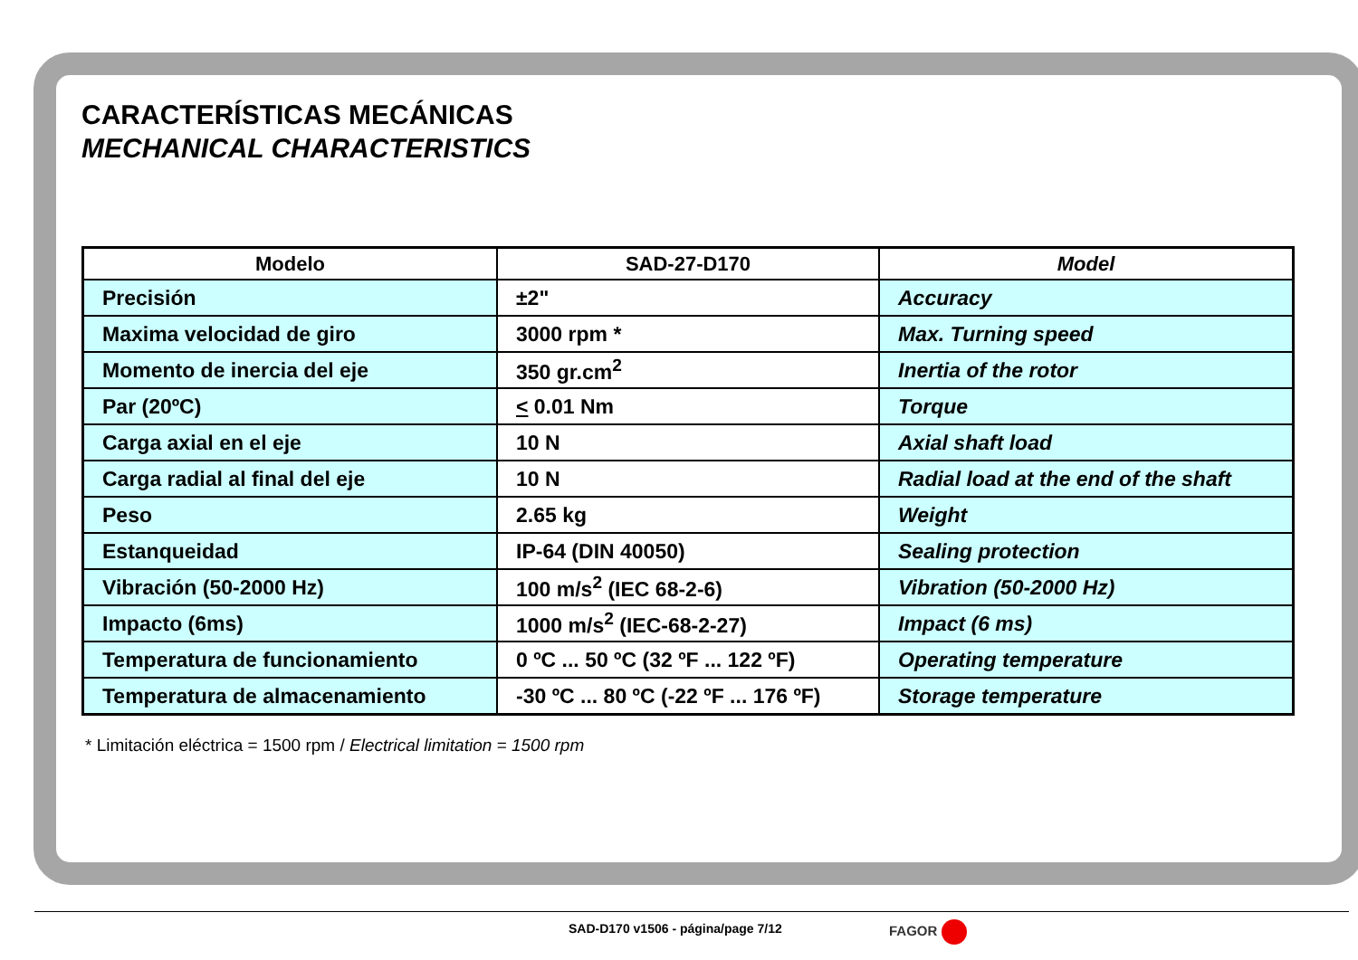CARACTERÍSTICAS MECÁNICAS
MECHANICAL CHARACTERISTICS
| Modelo | SAD-27-D170 | Model |
| --- | --- | --- |
| Precisión | ±2" | Accuracy |
| Maxima velocidad de giro | 3000 rpm * | Max. Turning speed |
| Momento de inercia del eje | 350 gr.cm<sup>2</sup> | Inertia of the rotor |
| Par (20ºC) | < 0.01 Nm | Torque |
| Carga axial en el eje | 10 N | Axial shaft load |
| Carga radial al final del eje | 10 N | Radial load at the end of the shaft |
| Peso | 2.65 kg | Weight |
| Estanqueidad | IP-64 (DIN 40050) | Sealing protection |
| Vibración (50-2000 Hz) | 100 m/s<sup>2</sup> (IEC 68-2-6) | Vibration (50-2000 Hz) |
| Impacto (6ms) | 1000 m/s<sup>2</sup> (IEC-68-2-27) | Impact (6 ms) |
| Temperatura de funcionamiento | 0 ºC ... 50 ºC (32 ºF ... 122 ºF) | Operating temperature |
| Temperatura de almacenamiento | -30 ºC ... 80 ºC (-22 ºF ... 176 ºF) | Storage temperature |
* Limitación eléctrica = 1500 rpm / Electrical limitation = 1500 rpm
SAD-D170 v1506 - página/page 7/12
FAGOR